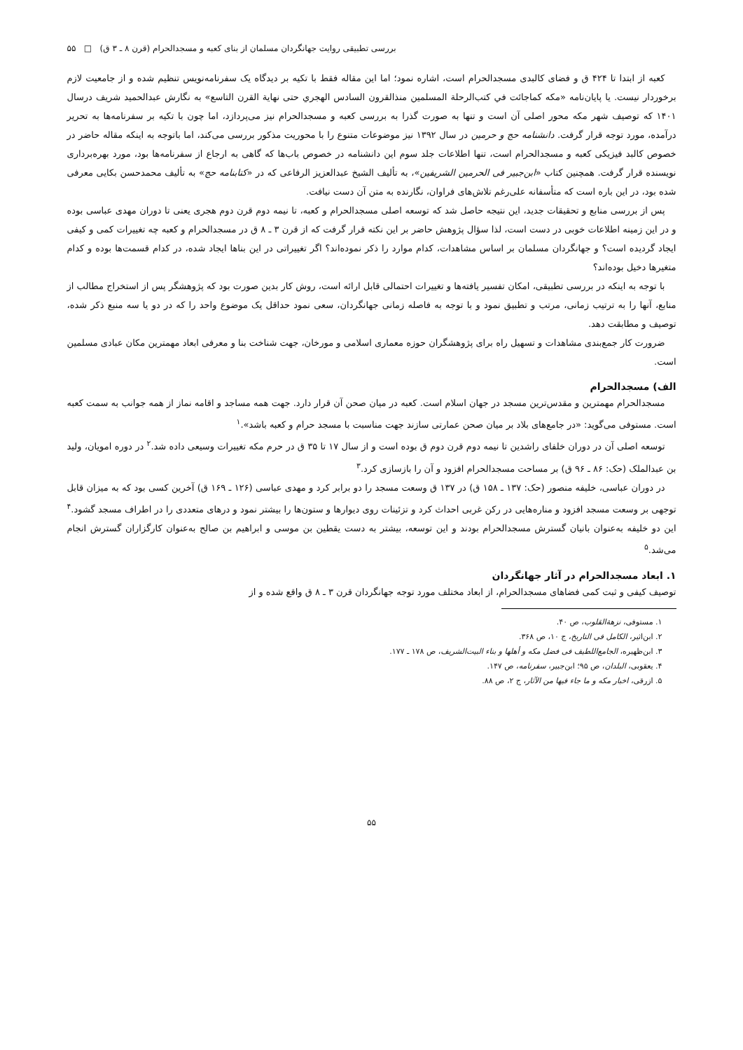بررسی تطبیقی روایت جهانگردان مسلمان از بنای کعبه و مسجدالحرام (قرن ۸ ـ ۳ ق) □ ۵۵
کعبه از ابتدا تا ۴۲۴ ق و فضای کالبدی مسجدالحرام است، اشاره نمود؛ اما این مقاله فقط با تکیه بر دیدگاه یک سفرنامه‌نویس تنظیم شده و از جامعیت لازم برخوردار نیست. یا پایان‌نامه «مکه کماجائت في کتب‌الرحلة المسلمین منذالقرون السادس الهجري حتی نهایة القرن التاسع» به نگارش عبدالحمید شریف درسال ۱۴۰۱ که توصیف شهر مکه محور اصلی آن است و تنها به صورت گذرا به بررسی کعبه و مسجدالحرام نیز می‌پردازد، اما چون با تکیه بر سفرنامه‌ها به تحریر درآمده، مورد توجه قرار گرفت. دانشنامه حج و حرمین در سال ۱۳۹۲ نیز موضوعات متنوع را با محوریت مذکور بررسی می‌کند، اما باتوجه به اینکه مقاله حاضر در خصوص کالبد فیزیکی کعبه و مسجدالحرام است، تنها اطلاعات جلد سوم این دانشنامه در خصوص باب‌ها که گاهی به ارجاع از سفرنامه‌ها بود، مورد بهره‌برداری نویسنده قرار گرفت. همچنین کتاب «ابن‌جبیر فی الحرمین الشریفین»، به تألیف الشیخ عبدالعزیز الرفاعی که در «کتابنامه حج» به تألیف محمدحسن بکایی معرفی شده بود، در این باره است که متأسفانه علی‌رغم تلاش‌های فراوان، نگارنده به متن آن دست نیافت.
پس از بررسی منابع و تحقیقات جدید، این نتیجه حاصل شد که توسعه اصلی مسجدالحرام و کعبه، تا نیمه دوم قرن دوم هجری یعنی تا دوران مهدی عباسی بوده و در این زمینه اطلاعات خوبی در دست است، لذا سؤال پژوهش حاضر بر این نکته قرار گرفت که از قرن ۳ ـ ۸ ق در مسجدالحرام و کعبه چه تغییرات کمی و کیفی ایجاد گردیده است؟ و جهانگردان مسلمان بر اساس مشاهدات، کدام موارد را ذکر نموده‌اند؟ اگر تغییراتی در این بناها ایجاد شده، در کدام قسمت‌ها بوده و کدام متغیرها دخیل بوده‌اند؟
با توجه به اینکه در بررسی تطبیقی، امکان تفسیر یافته‌ها و تغییرات احتمالی قابل ارائه است، روش کار بدین صورت بود که پژوهشگر پس از استخراج مطالب از منابع، آنها را به ترتیب زمانی، مرتب و تطبیق نمود و با توجه به فاصله زمانی جهانگردان، سعی نمود حداقل یک موضوع واحد را که در دو یا سه منبع ذکر شده، توصیف و مطابقت دهد.
ضرورت کار جمع‌بندی مشاهدات و تسهیل راه برای پژوهشگران حوزه معماری اسلامی و مورخان، جهت شناخت بنا و معرفی ابعاد مهمترین مکان عبادی مسلمین است.
الف) مسجدالحرام
مسجدالحرام مهمترین و مقدس‌ترین مسجد در جهان اسلام است. کعبه در میان صحن آن قرار دارد. جهت همه مساجد و اقامه نماز از همه جوانب به سمت کعبه است. مستوفی می‌گوید: «در جامع‌های بلاد بر میان صحن عمارتی سازند جهت مناسبت با مسجد حرام و کعبه باشد».<sup>۱</sup>
توسعه اصلی آن در دوران خلفای راشدین تا نیمه دوم قرن دوم ق بوده است و از سال ۱۷ تا ۳۵ ق در حرم مکه تغییرات وسیعی داده شد.<sup>۲</sup> در دوره امویان، ولید بن عبدالملک (حک: ۸۶ ـ ۹۶ ق) بر مساحت مسجدالحرام افزود و آن را بازسازی کرد.<sup>۳</sup>
در دوران عباسی، خلیفه منصور (حک: ۱۳۷ ـ ۱۵۸ ق) در ۱۳۷ ق وسعت مسجد را دو برابر کرد و مهدی عباسی (۱۲۶ ـ ۱۶۹ ق) آخرین کسی بود که به میزان قابل توجهی بر وسعت مسجد افزود و مناره‌هایی در رکن غربی احداث کرد و تزئینات روی دیوارها و ستون‌ها را بیشتر نمود و درهای متعددی را در اطراف مسجد گشود.<sup>۴</sup> این دو خلیفه به‌عنوان بانیان گسترش مسجدالحرام بودند و این توسعه، بیشتر به دست یقطین بن موسی و ابراهیم بن صالح به‌عنوان کارگزاران گسترش انجام می‌شد.<sup>۵</sup>
۱. ابعاد مسجدالحرام در آثار جهانگردان
توصیف کیفی و ثبت کمی فضاهای مسجدالحرام، از ابعاد مختلف مورد توجه جهانگردان قرن ۳ ـ ۸ ق واقع شده و از
۱. مستوفی، نزهة‌القلوب، ص ۴۰.
۲. ابن‌اثیر، الکامل فی التاریخ، ج ۱۰، ص ۳۶۸.
۳. ابن‌ظهیره، الجامع‌اللطیف فی فضل مکه و أهلها و بناء البیت‌الشریف، ص ۱۷۸ ـ ۱۷۷.
۴. یعقوبی، البلدان، ص ۹۵؛ ابن‌جبیر، سفرنامه، ص ۱۴۷.
۵. ازرقی، اخبار مکه و ما جاء فیها من الآثار، ج ۲، ص ۸۸.
۵۵